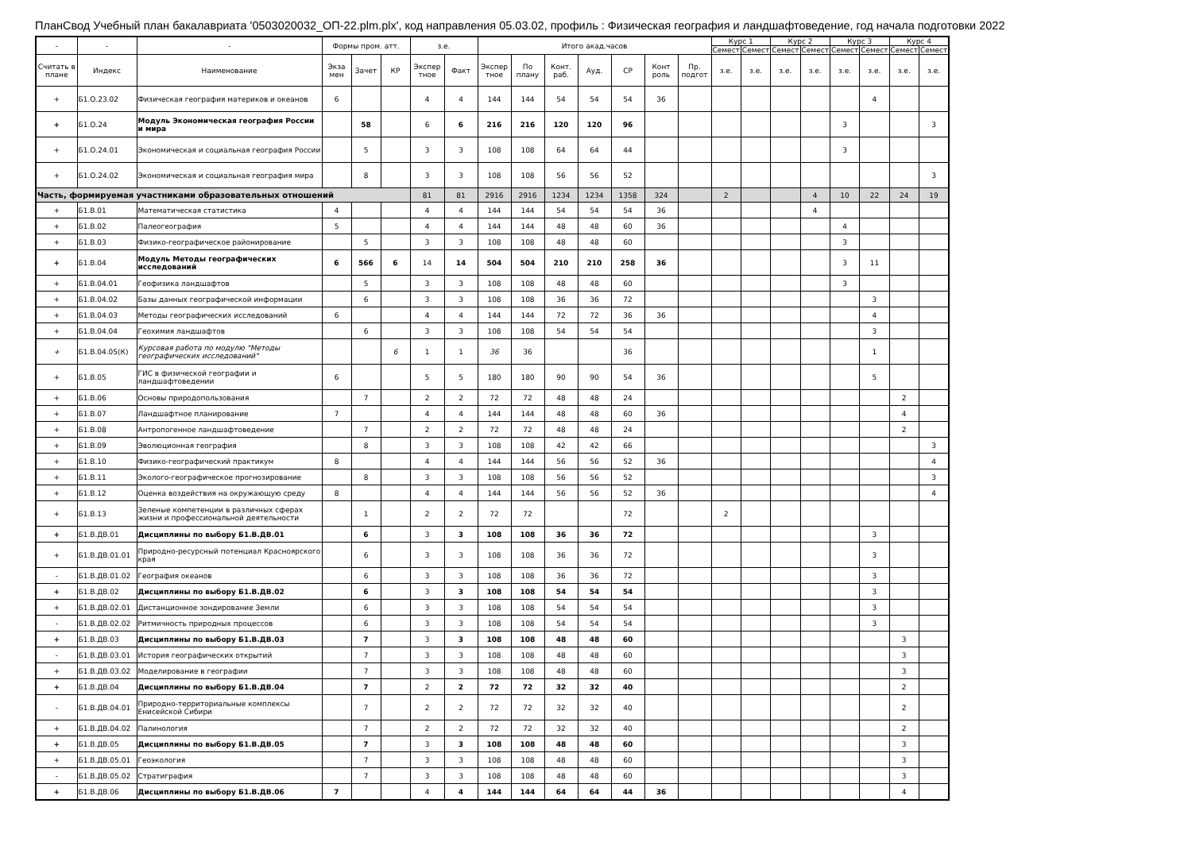ПланСвод Учебный план бакалавриата '0503020032_ОП-22.plm.plx', код направления 05.03.02, профиль : Физическая география и ландшафтоведение, год начала подготовки 2022
| - | - | - | Формы пром. атт. | | | з.е. | | Итого акад.часов | | | | | | | Курс 1 | | Курс 2 | | Курс 3 | | Курс 4 | |
| --- | --- | --- | --- | --- | --- | --- | --- | --- | --- | --- | --- | --- | --- | --- | --- | --- | --- | --- | --- | --- | --- | --- |
| | | | | | | | | | | | | | | | Семест | Семест | Семест | Семест | Семест | Семест | Семест | Семест |
| Считать в плане | Индекс | Наименование | Экза мен | Зачет | КР | Экспер тное | Факт | Экспер тное | По плану | Конт. раб. | Ауд. | СР | Конт роль | Пр. подгот | з.е. | з.е. | з.е. | з.е. | з.е. | з.е. | з.е. | з.е. |
| + | Б1.О.23.02 | Физическая география материков и океанов | 6 | | | 4 | 4 | 144 | 144 | 54 | 54 | 54 | 36 | | | | | | | 4 | | |
| + | Б1.О.24 | Модуль Экономическая география России и мира | | 58 | | 6 | 6 | 216 | 216 | 120 | 120 | 96 | | | | | | | 3 | | | 3 |
| + | Б1.О.24.01 | Экономическая и социальная география России | | 5 | | 3 | 3 | 108 | 108 | 64 | 64 | 44 | | | | | | | 3 | | | |
| + | Б1.О.24.02 | Экономическая и социальная география мира | | 8 | | 3 | 3 | 108 | 108 | 56 | 56 | 52 | | | | | | | | | | 3 |
| Часть, формируемая участниками образовательных отношений | | | | | | 81 | 81 | 2916 | 2916 | 1234 | 1234 | 1358 | 324 | | 2 | | | 4 | 10 | 22 | 24 | 19 |
| + | Б1.В.01 | Математическая статистика | 4 | | | 4 | 4 | 144 | 144 | 54 | 54 | 54 | 36 | | | | | 4 | | | | |
| + | Б1.В.02 | Палеогеография | 5 | | | 4 | 4 | 144 | 144 | 48 | 48 | 60 | 36 | | | | | | 4 | | | |
| + | Б1.В.03 | Физико-географическое районирование | | 5 | | 3 | 3 | 108 | 108 | 48 | 48 | 60 | | | | | | | 3 | | | |
| + | Б1.В.04 | Модуль Методы географических исследований | 6 | 566 | 6 | 14 | 14 | 504 | 504 | 210 | 210 | 258 | 36 | | | | | | 3 | 11 | | |
| + | Б1.В.04.01 | Геофизика ландшафтов | | 5 | | 3 | 3 | 108 | 108 | 48 | 48 | 60 | | | | | | | 3 | | | |
| + | Б1.В.04.02 | Базы данных географической информации | | 6 | | 3 | 3 | 108 | 108 | 36 | 36 | 72 | | | | | | | | 3 | | |
| + | Б1.В.04.03 | Методы географических исследований | 6 | | | 4 | 4 | 144 | 144 | 72 | 72 | 36 | 36 | | | | | | | 4 | | |
| + | Б1.В.04.04 | Геохимия ландшафтов | | 6 | | 3 | 3 | 108 | 108 | 54 | 54 | 54 | | | | | | | | 3 | | |
| + | Б1.В.04.05(К) | Курсовая работа по модулю "Методы географических исследований" | | | 6 | 1 | 1 | 36 | 36 | | | 36 | | | | | | | | 1 | | |
| + | Б1.В.05 | ГИС в физической географии и ландшафтоведении | 6 | | | 5 | 5 | 180 | 180 | 90 | 90 | 54 | 36 | | | | | | | 5 | | |
| + | Б1.В.06 | Основы природопользования | | 7 | | 2 | 2 | 72 | 72 | 48 | 48 | 24 | | | | | | | | | 2 | |
| + | Б1.В.07 | Ландшафтное планирование | 7 | | | 4 | 4 | 144 | 144 | 48 | 48 | 60 | 36 | | | | | | | | 4 | |
| + | Б1.В.08 | Антропогенное ландшафтоведение | | 7 | | 2 | 2 | 72 | 72 | 48 | 48 | 24 | | | | | | | | | 2 | |
| + | Б1.В.09 | Эволюционная география | | 8 | | 3 | 3 | 108 | 108 | 42 | 42 | 66 | | | | | | | | | | 3 |
| + | Б1.В.10 | Физико-географический практикум | 8 | | | 4 | 4 | 144 | 144 | 56 | 56 | 52 | 36 | | | | | | | | | 4 |
| + | Б1.В.11 | Эколого-географическое прогнозирование | | 8 | | 3 | 3 | 108 | 108 | 56 | 56 | 52 | | | | | | | | | | 3 |
| + | Б1.В.12 | Оценка воздействия на окружающую среду | 8 | | | 4 | 4 | 144 | 144 | 56 | 56 | 52 | 36 | | | | | | | | | 4 |
| + | Б1.В.13 | Зеленые компетенции в различных сферах жизни и профессиональной деятельности | | 1 | | 2 | 2 | 72 | 72 | | | 72 | | | 2 | | | | | | | |
| + | Б1.В.ДВ.01 | Дисциплины по выбору Б1.В.ДВ.01 | | 6 | | 3 | 3 | 108 | 108 | 36 | 36 | 72 | | | | | | | | 3 | | |
| + | Б1.В.ДВ.01.01 | Природно-ресурсный потенциал Красноярского края | | 6 | | 3 | 3 | 108 | 108 | 36 | 36 | 72 | | | | | | | | 3 | | |
| - | Б1.В.ДВ.01.02 | География океанов | | 6 | | 3 | 3 | 108 | 108 | 36 | 36 | 72 | | | | | | | | 3 | | |
| + | Б1.В.ДВ.02 | Дисциплины по выбору Б1.В.ДВ.02 | | 6 | | 3 | 3 | 108 | 108 | 54 | 54 | 54 | | | | | | | | 3 | | |
| + | Б1.В.ДВ.02.01 | Дистанционное зондирование Земли | | 6 | | 3 | 3 | 108 | 108 | 54 | 54 | 54 | | | | | | | | 3 | | |
| - | Б1.В.ДВ.02.02 | Ритмичность природных процессов | | 6 | | 3 | 3 | 108 | 108 | 54 | 54 | 54 | | | | | | | | 3 | | |
| + | Б1.В.ДВ.03 | Дисциплины по выбору Б1.В.ДВ.03 | | 7 | | 3 | 3 | 108 | 108 | 48 | 48 | 60 | | | | | | | | | 3 | |
| - | Б1.В.ДВ.03.01 | История географических открытий | | 7 | | 3 | 3 | 108 | 108 | 48 | 48 | 60 | | | | | | | | | 3 | |
| + | Б1.В.ДВ.03.02 | Моделирование в географии | | 7 | | 3 | 3 | 108 | 108 | 48 | 48 | 60 | | | | | | | | | 3 | |
| + | Б1.В.ДВ.04 | Дисциплины по выбору Б1.В.ДВ.04 | | 7 | | 2 | 2 | 72 | 72 | 32 | 32 | 40 | | | | | | | | | 2 | |
| - | Б1.В.ДВ.04.01 | Природно-территориальные комплексы Енисейской Сибири | | 7 | | 2 | 2 | 72 | 72 | 32 | 32 | 40 | | | | | | | | | 2 | |
| + | Б1.В.ДВ.04.02 | Палинология | | 7 | | 2 | 2 | 72 | 72 | 32 | 32 | 40 | | | | | | | | | 2 | |
| + | Б1.В.ДВ.05 | Дисциплины по выбору Б1.В.ДВ.05 | | 7 | | 3 | 3 | 108 | 108 | 48 | 48 | 60 | | | | | | | | | 3 | |
| + | Б1.В.ДВ.05.01 | Геоэкология | | 7 | | 3 | 3 | 108 | 108 | 48 | 48 | 60 | | | | | | | | | 3 | |
| - | Б1.В.ДВ.05.02 | Стратиграфия | | 7 | | 3 | 3 | 108 | 108 | 48 | 48 | 60 | | | | | | | | | 3 | |
| + | Б1.В.ДВ.06 | Дисциплины по выбору Б1.В.ДВ.06 | 7 | | | 4 | 4 | 144 | 144 | 64 | 64 | 44 | 36 | | | | | | | | 4 | |